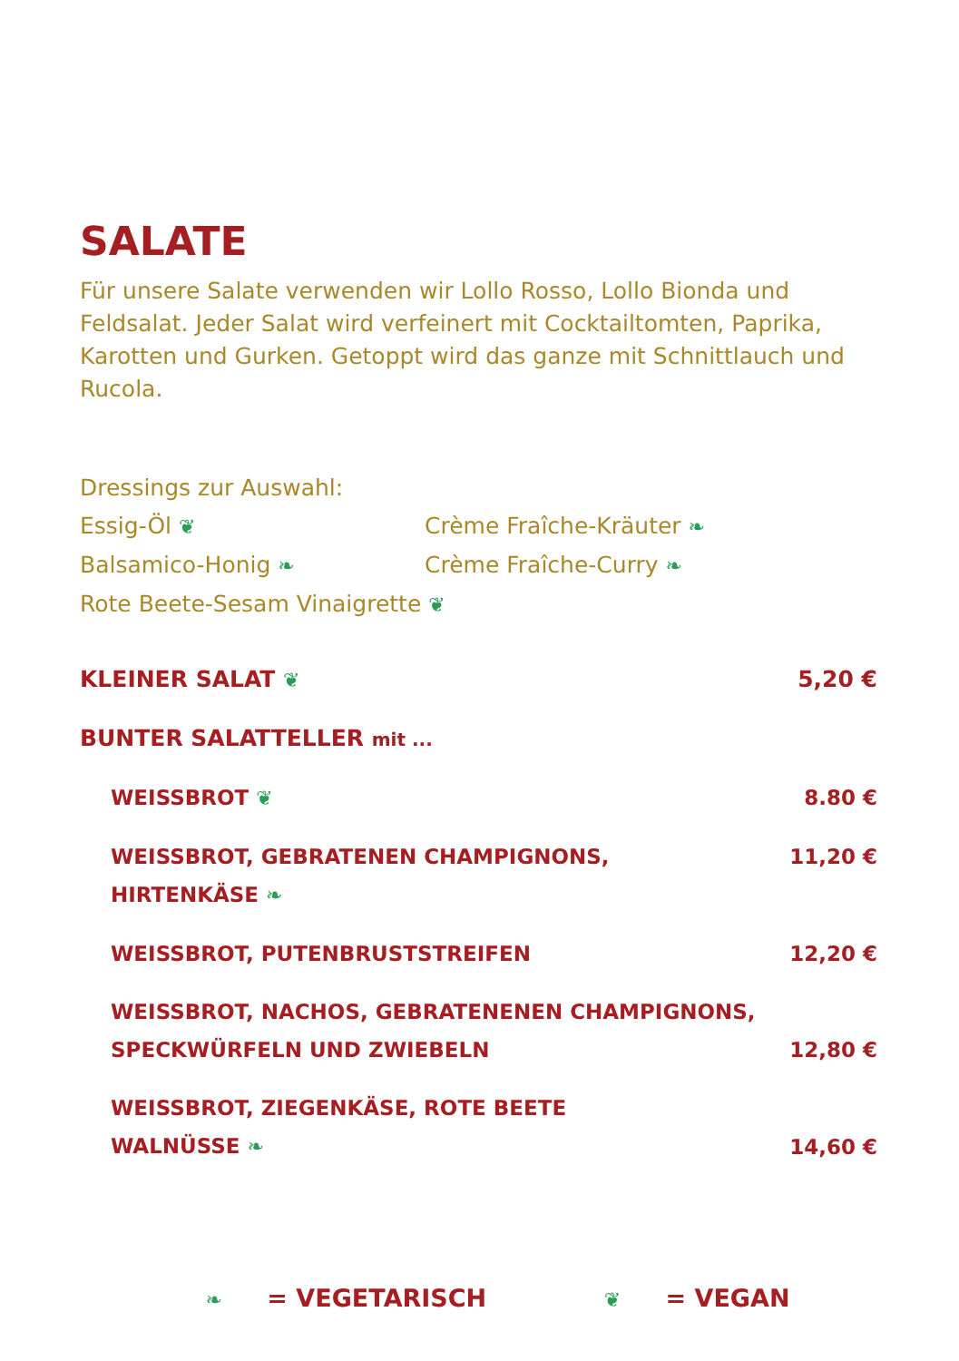SALATE
Für unsere Salate verwenden wir Lollo Rosso, Lollo Bionda und Feldsalat. Jeder Salat wird verfeinert mit Cocktailtomten, Paprika, Karotten und Gurken. Getoppt wird das ganze mit Schnittlauch und Rucola.
Dressings zur Auswahl:
Essig-Öl ❦
Crème Fraîche-Kräuter ❧
Balsamico-Honig ❧
Crème Fraîche-Curry ❧
Rote Beete-Sesam Vinaigrette ❦
KLEINER SALAT ❦ 5,20 €
BUNTER SALATTELLER mit ...
WEISSBROT ❦ 8.80 €
WEISSBROT, GEBRATENEN CHAMPIGNONS,
HIRTENKÄSE ❧
11,20 €
WEISSBROT, PUTENBRUSTSTREIFEN 12,20 €
WEISSBROT, NACHOS, GEBRATENENEN CHAMPIGNONS,
SPECKWÜRFELN UND ZWIEBELN
12,80 €
WEISSBROT, ZIEGENKÄSE, ROTE BEETE
WALNÜSSE ❧
14,60 €
❧ = VEGETARISCH ❦ = VEGAN